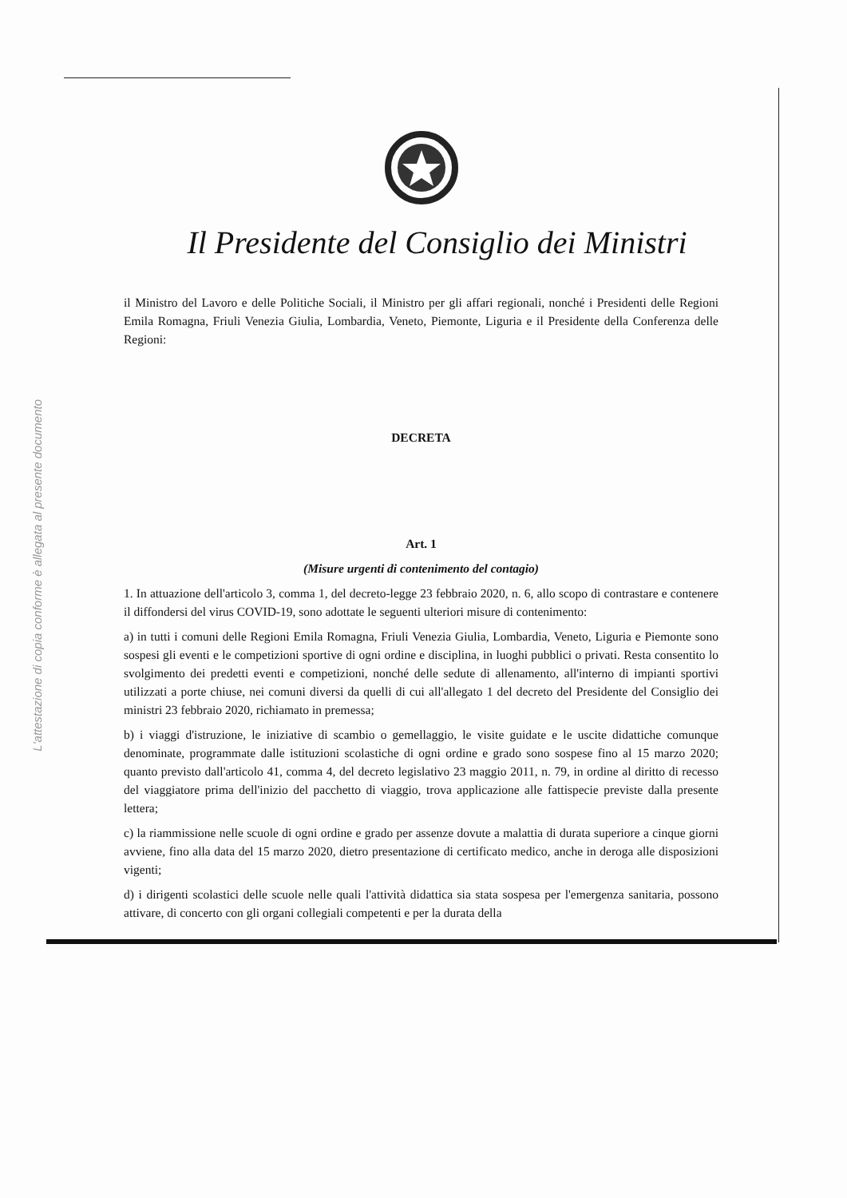L'attestazione di copia conforme è allegata al presente documento
Il Presidente del Consiglio dei Ministri
il Ministro del Lavoro e delle Politiche Sociali, il Ministro per gli affari regionali, nonché i Presidenti delle Regioni Emila Romagna, Friuli Venezia Giulia, Lombardia, Veneto, Piemonte, Liguria e il Presidente della Conferenza delle Regioni:
DECRETA
Art. 1
(Misure urgenti di contenimento del contagio)
1. In attuazione dell'articolo 3, comma 1, del decreto-legge 23 febbraio 2020, n. 6, allo scopo di contrastare e contenere il diffondersi del virus COVID-19, sono adottate le seguenti ulteriori misure di contenimento:
a) in tutti i comuni delle Regioni Emila Romagna, Friuli Venezia Giulia, Lombardia, Veneto, Liguria e Piemonte sono sospesi gli eventi e le competizioni sportive di ogni ordine e disciplina, in luoghi pubblici o privati. Resta consentito lo svolgimento dei predetti eventi e competizioni, nonché delle sedute di allenamento, all'interno di impianti sportivi utilizzati a porte chiuse, nei comuni diversi da quelli di cui all'allegato 1 del decreto del Presidente del Consiglio dei ministri 23 febbraio 2020, richiamato in premessa;
b) i viaggi d'istruzione, le iniziative di scambio o gemellaggio, le visite guidate e le uscite didattiche comunque denominate, programmate dalle istituzioni scolastiche di ogni ordine e grado sono sospese fino al 15 marzo 2020; quanto previsto dall'articolo 41, comma 4, del decreto legislativo 23 maggio 2011, n. 79, in ordine al diritto di recesso del viaggiatore prima dell'inizio del pacchetto di viaggio, trova applicazione alle fattispecie previste dalla presente lettera;
c) la riammissione nelle scuole di ogni ordine e grado per assenze dovute a malattia di durata superiore a cinque giorni avviene, fino alla data del 15 marzo 2020, dietro presentazione di certificato medico, anche in deroga alle disposizioni vigenti;
d) i dirigenti scolastici delle scuole nelle quali l'attività didattica sia stata sospesa per l'emergenza sanitaria, possono attivare, di concerto con gli organi collegiali competenti e per la durata della